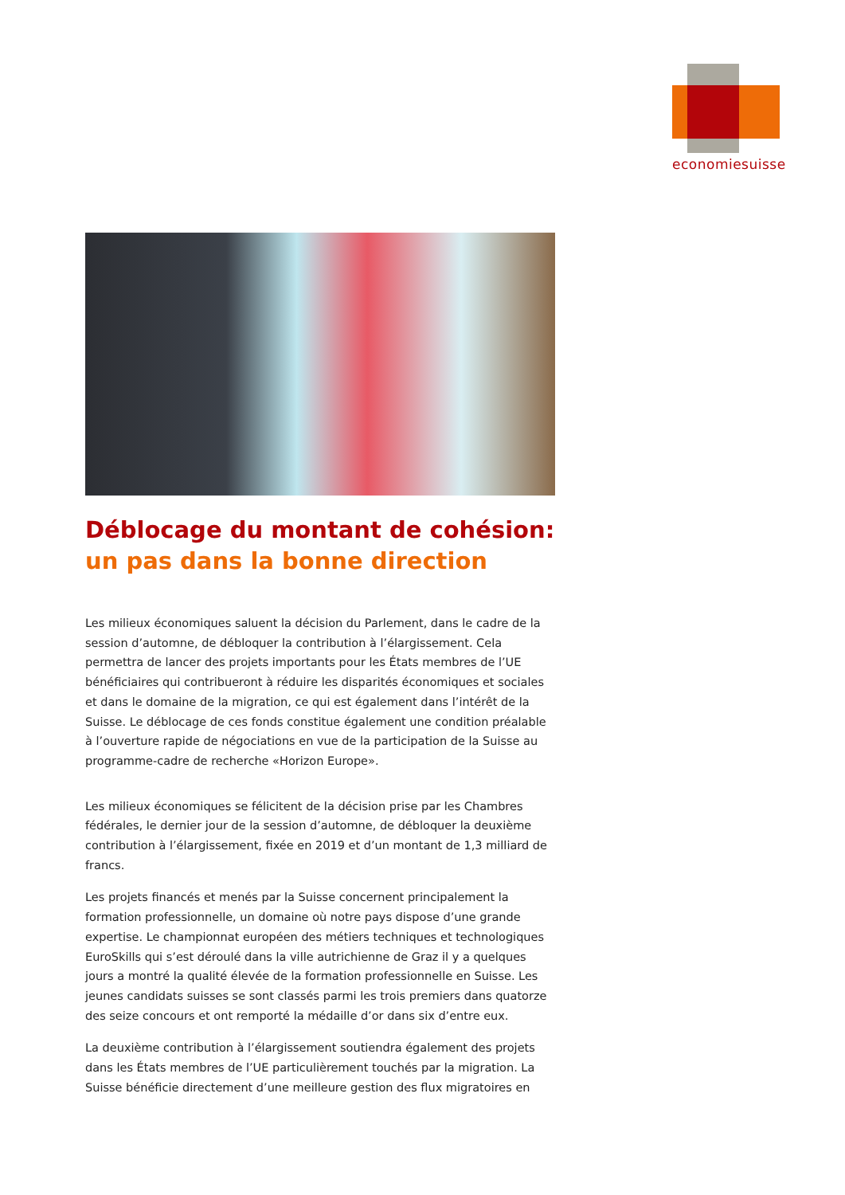economiesuisse
Déblocage du montant de cohésion: un pas dans la bonne direction
Les milieux économiques saluent la décision du Parlement, dans le cadre de la session d’automne, de débloquer la contribution à l’élargissement. Cela permettra de lancer des projets importants pour les États membres de l’UE bénéficiaires qui contribueront à réduire les disparités économiques et sociales et dans le domaine de la migration, ce qui est également dans l’intérêt de la Suisse. Le déblocage de ces fonds constitue également une condition préalable à l’ouverture rapide de négociations en vue de la participation de la Suisse au programme-cadre de recherche «Horizon Europe».
Les milieux économiques se félicitent de la décision prise par les Chambres fédérales, le dernier jour de la session d’automne, de débloquer la deuxième contribution à l’élargissement, fixée en 2019 et d’un montant de 1,3 milliard de francs.
Les projets financés et menés par la Suisse concernent principalement la formation professionnelle, un domaine où notre pays dispose d’une grande expertise. Le championnat européen des métiers techniques et technologiques EuroSkills qui s’est déroulé dans la ville autrichienne de Graz il y a quelques jours a montré la qualité élevée de la formation professionnelle en Suisse. Les jeunes candidats suisses se sont classés parmi les trois premiers dans quatorze des seize concours et ont remporté la médaille d’or dans six d’entre eux.
La deuxième contribution à l’élargissement soutiendra également des projets dans les États membres de l’UE particulièrement touchés par la migration. La Suisse bénéficie directement d’une meilleure gestion des flux migratoires en